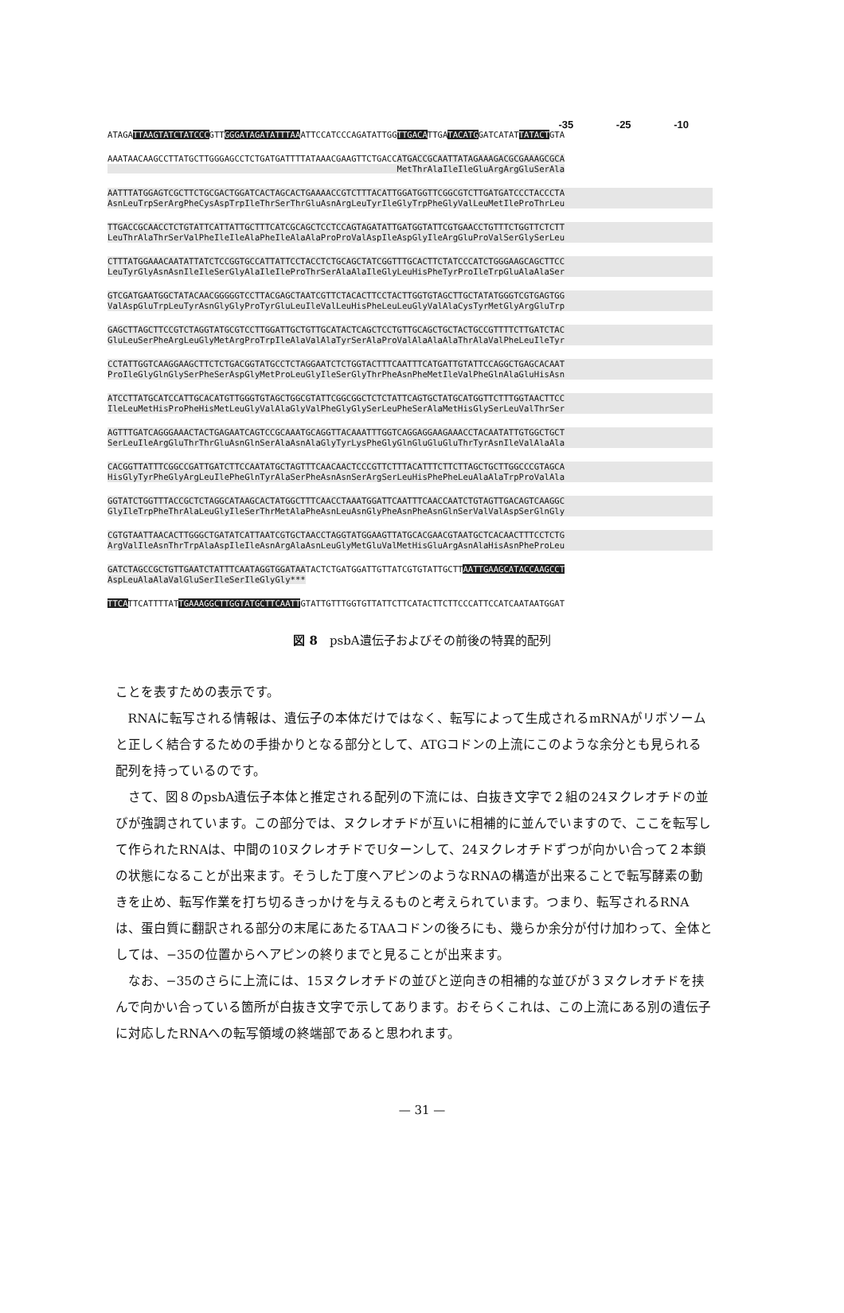-35 -25 -10
ATAGATTAAGTATCTATCCCGTTGGGATAGATATTTAAATTCCATCCCAGATATTGGTTGACATTGATACATGGATCATATTATACTGTA
AAATAACAAGCCTTATGCTTGGGAGCCTCTGATGATTTTATAAACGAAGTTCTGACCATGACCGCAATTATAGAAAGACGCGAAAGCGCA MetThrAlaIleIleGluArgArgGluSerAla
AATTTATGGAGTCGCTTCTGCGACTGGATCACTAGCACTGAAAACCGTCTTTACATTGGATGGTTCGGCGTCTTGATGATCCCTACCCTA AsnLeuTrpSerArgPheCysAspTrpIleThrSerThrGluAsnArgLeuTyrIleGlyTrpPheGlyValLeuMetIleProThrLeu
TTGACCGCAACCTCTGTATTCATTATTGCTTTCATCGCAGCTCCTCCAGTAGATATTGATGGTATTCGTGAACCTGTTTCTGGTTCTCTT LeuThrAlaThrSerValPheIleIleAlaPheIleAlaAlaProProValAspIleAspGlyIleArgGluProValSerGlySerLeu
CTTTATGGAAACAATATTATCTCCGGTGCCATTATTCCTACCTCTGCAGCTATCGGTTTGCACTTCTATCCCATCTGGGAAGCAGCTTCC LeuTyrGlyAsnAsnIleIleSerGlyAlaIleIleProThrSerAlaAlaIleGlyLeuHisPheTyrProIleTrpGluAlaAlaSer
GTCGATGAATGGCTATACAACGGGGGTCCTTACGAGCTAATCGTTCTACACTTCCTACTTGGTGTAGCTTGCTATATGGGTCGTGAGTGG ValAspGluTrpLeuTyrAsnGlyGlyProTyrGluLeuIleValLeuHisPheLeuLeuGlyValAlaCysTyrMetGlyArgGluTrp
GAGCTTAGCTTCCGTCTAGGTATGCGTCCTTGGATTGCTGTTGCATACTCAGCTCCTGTTGCAGCTGCTACTGCCGTTTTCTTGATCTAC GluLeuSerPheArgLeuGlyMetArgProTrpIleAlaValAlaTyrSerAlaProValAlaAlaAlaThrAlaValPheLeuIleTyr
CCTATTGGTCAAGGAAGCTTCTCTGACGGTATGCCTCTAGGAATCTCTGGTACTTTCAATTTCATGATTGTATTCCAGGCTGAGCACAAT ProIleGlyGlnGlySerPheSerAspGlyMetProLeuGlyIleSerGlyThrPheAsnPheMetIleValPheGlnAlaGluHisAsn
ATCCTTATGCATCCATTGCACATGTTGGGTGTAGCTGGCGTATTCGGCGGCTCTCTATTCAGTGCTATGCATGGTTCTTTGGTAACTTCC IleLeuMetHisProPheHisMetLeuGlyValAlaGlyValPheGlyGlySerLeuPheSerAlaMetHisGlySerLeuValThrSer
AGTTTGATCAGGGAAACTACTGAGAATCAGTCCGCAAATGCAGGTTACAAATTTGGTCAGGAGGAAGAAACCTACAATATTGTGGCTGCT SerLeuIleArgGluThrThrGluAsnGlnSerAlaAsnAlaGlyTyrLysPheGlyGlnGluGluGluThrTyrAsnIleValAlaAla
CACGGTTATTTCGGCCGATTGATCTTCCAATATGCTAGTTTCAACAACTCCCGTTCTTTACATTTCTTCTTAGCTGCTTGGCCCGTAGCA HisGlyTyrPheGlyArgLeuIlePheGlnTyrAlaSerPheAsnAsnSerArgSerLeuHisPhePheLeuAlaAlaTrpProValAla
GGTATCTGGTTTACCGCTCTAGGCATAAGCACTATGGCTTTCAACCTAAATGGATTCAATTTCAACCAATCTGTAGTTGACAGTCAAGGC GlyIleTrpPheThrAlaLeuGlyIleSerThrMetAlaPheAsnLeuAsnGlyPheAsnPheAsnGlnSerValValAspSerGlnGly
CGTGTAATTAACACTTGGGCTGATATCATTAATCGTGCTAACCTAGGTATGGAAGTTATGCACGAACGTAATGCTCACAACTTTCCTCTG ArgValIleAsnThrTrpAlaAspIleIleAsnArgAlaAsnLeuGlyMetGluValMetHisGluArgAsnAlaHisAsnPheProLeu
GATCTAGCCGCTGTTGAATCTATTTCAATAGGTGGATAATACTCTGATGGATTGTTATCGTGTATTGCTTAATTGAAGCATACCAAGCCT AspLeuAlaAlaValGluSerIleSerIleGlyGly***
TTCATTCATTTTATTGAAAGGCTTGGTATGCTTCAATTGTATTGTTTGGTGTTATTCTTCATACTTCTTCCCATTCCATCAATAATGGAT
図 8　psbA遺伝子およびその前後の特異的配列
ことを表すための表示です。
RNAに転写される情報は、遺伝子の本体だけではなく、転写によって生成されるmRNAがリボソームと正しく結合するための手掛かりとなる部分として、ATGコドンの上流にこのような余分とも見られる配列を持っているのです。
さて、図８のpsbA遺伝子本体と推定される配列の下流には、白抜き文字で２組の24ヌクレオチドの並びが強調されています。この部分では、ヌクレオチドが互いに相補的に並んでいますので、ここを転写して作られたRNAは、中間の10ヌクレオチドでUターンして、24ヌクレオチドずつが向かい合って２本鎖の状態になることが出来ます。そうした丁度ヘアピンのようなRNAの構造が出来ることで転写酵素の動きを止め、転写作業を打ち切るきっかけを与えるものと考えられています。つまり、転写されるRNAは、蛋白質に翻訳される部分の末尾にあたるTAAコドンの後ろにも、幾らか余分が付け加わって、全体としては、−35の位置からヘアピンの終りまでと見ることが出来ます。
なお、−35のさらに上流には、15ヌクレオチドの並びと逆向きの相補的な並びが３ヌクレオチドを挟んで向かい合っている箇所が白抜き文字で示してあります。おそらくこれは、この上流にある別の遺伝子に対応したRNAへの転写領域の終端部であると思われます。
— 31 —